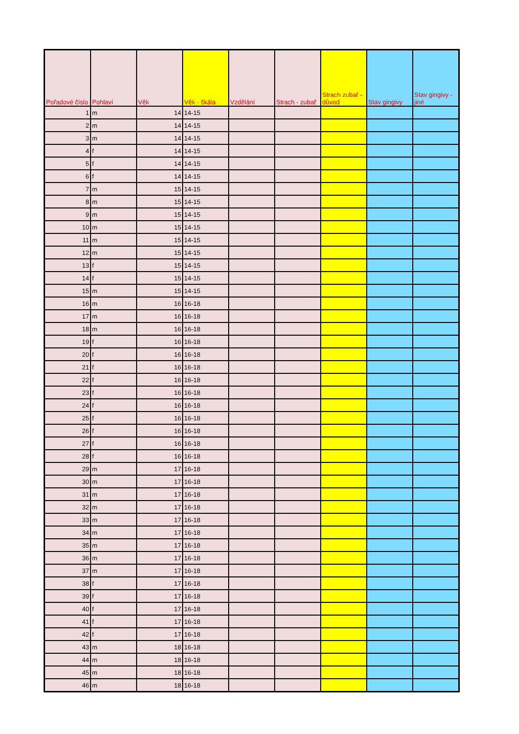| Pořadové číslo | Pohlaví | Věk | Věk - škála | Vzdělání | Strach - zubař | Strach zubař - důvod | Stav gingivy | Stav gingivy - jiné |
| --- | --- | --- | --- | --- | --- | --- | --- | --- |
| 1 | m | 14 | 14-15 | | | | | |
| 2 | m | 14 | 14-15 | | | | | |
| 3 | m | 14 | 14-15 | | | | | |
| 4 | f | 14 | 14-15 | | | | | |
| 5 | f | 14 | 14-15 | | | | | |
| 6 | f | 14 | 14-15 | | | | | |
| 7 | m | 15 | 14-15 | | | | | |
| 8 | m | 15 | 14-15 | | | | | |
| 9 | m | 15 | 14-15 | | | | | |
| 10 | m | 15 | 14-15 | | | | | |
| 11 | m | 15 | 14-15 | | | | | |
| 12 | m | 15 | 14-15 | | | | | |
| 13 | f | 15 | 14-15 | | | | | |
| 14 | f | 15 | 14-15 | | | | | |
| 15 | m | 15 | 14-15 | | | | | |
| 16 | m | 16 | 16-18 | | | | | |
| 17 | m | 16 | 16-18 | | | | | |
| 18 | m | 16 | 16-18 | | | | | |
| 19 | f | 16 | 16-18 | | | | | |
| 20 | f | 16 | 16-18 | | | | | |
| 21 | f | 16 | 16-18 | | | | | |
| 22 | f | 16 | 16-18 | | | | | |
| 23 | f | 16 | 16-18 | | | | | |
| 24 | f | 16 | 16-18 | | | | | |
| 25 | f | 16 | 16-18 | | | | | |
| 26 | f | 16 | 16-18 | | | | | |
| 27 | f | 16 | 16-18 | | | | | |
| 28 | f | 16 | 16-18 | | | | | |
| 29 | m | 17 | 16-18 | | | | | |
| 30 | m | 17 | 16-18 | | | | | |
| 31 | m | 17 | 16-18 | | | | | |
| 32 | m | 17 | 16-18 | | | | | |
| 33 | m | 17 | 16-18 | | | | | |
| 34 | m | 17 | 16-18 | | | | | |
| 35 | m | 17 | 16-18 | | | | | |
| 36 | m | 17 | 16-18 | | | | | |
| 37 | m | 17 | 16-18 | | | | | |
| 38 | f | 17 | 16-18 | | | | | |
| 39 | f | 17 | 16-18 | | | | | |
| 40 | f | 17 | 16-18 | | | | | |
| 41 | f | 17 | 16-18 | | | | | |
| 42 | f | 17 | 16-18 | | | | | |
| 43 | m | 18 | 16-18 | | | | | |
| 44 | m | 18 | 16-18 | | | | | |
| 45 | m | 18 | 16-18 | | | | | |
| 46 | m | 18 | 16-18 | | | | | |